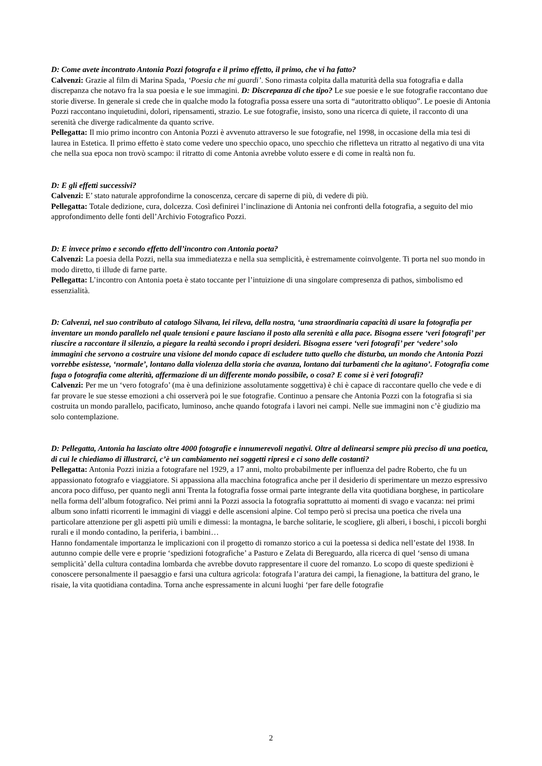D: Come avete incontrato Antonia Pozzi fotografa e il primo effetto, il primo, che vi ha fatto?
Calvenzi: Grazie al film di Marina Spada, ‘Poesia che mi guardi’. Sono rimasta colpita dalla maturità della sua fotografia e dalla discrepanza che notavo fra la sua poesia e le sue immagini. D: Discrepanza di che tipo? Le sue poesie e le sue fotografie raccontano due storie diverse. In generale si crede che in qualche modo la fotografia possa essere una sorta di “autoritratto obliquo”. Le poesie di Antonia Pozzi raccontano inquietudini, dolori, ripensamenti, strazio. Le sue fotografie, insisto, sono una ricerca di quiete, il racconto di una serenità che diverge radicalmente da quanto scrive.
Pellegatta: Il mio primo incontro con Antonia Pozzi è avvenuto attraverso le sue fotografie, nel 1998, in occasione della mia tesi di laurea in Estetica. Il primo effetto è stato come vedere uno specchio opaco, uno specchio che rifletteva un ritratto al negativo di una vita che nella sua epoca non trovò scampo: il ritratto di come Antonia avrebbe voluto essere e di come in realtà non fu.
D: E gli effetti successivi?
Calvenzi: E’ stato naturale approfondirne la conoscenza, cercare di saperne di più, di vedere di più.
Pellegatta: Totale dedizione, cura, dolcezza. Così definirei l’inclinazione di Antonia nei confronti della fotografia, a seguito del mio approfondimento delle fonti dell’Archivio Fotografico Pozzi.
D: E invece primo e secondo effetto dell’incontro con Antonia poeta?
Calvenzi: La poesia della Pozzi, nella sua immediatezza e nella sua semplicità, è estremamente coinvolgente. Ti porta nel suo mondo in modo diretto, ti illude di farne parte.
Pellegatta: L’incontro con Antonia poeta è stato toccante per l’intuizione di una singolare compresenza di pathos, simbolismo ed essenzialità.
D: Calvenzi, nel suo contributo al catalogo Silvana, lei rileva, della nostra, ‘una straordinaria capacità di usare la fotografia per inventare un mondo parallelo nel quale tensioni e paure lasciano il posto alla serenità e alla pace. Bisogna essere ‘veri fotografi’ per riuscire a raccontare il silenzio, a piegare la realtà secondo i propri desideri. Bisogna essere ‘veri fotografi’ per ‘vedere’ solo immagini che servono a costruire una visione del mondo capace di escludere tutto quello che disturba, un mondo che Antonia Pozzi vorrebbe esistesse, ‘normale’, lontano dalla violenza della storia che avanza, lontano dai turbamenti che la agitano’. Fotografia come fuga o fotografia come alterità, affermazione di un differente mondo possibile, o cosa? E come si è veri fotografi?
Calvenzi: Per me un ‘vero fotografo’ (ma è una definizione assolutamente soggettiva) è chi è capace di raccontare quello che vede e di far provare le sue stesse emozioni a chi osserverà poi le sue fotografie. Continuo a pensare che Antonia Pozzi con la fotografia si sia costruita un mondo parallelo, pacificato, luminoso, anche quando fotografa i lavori nei campi. Nelle sue immagini non c’è giudizio ma solo contemplazione.
D: Pellegatta, Antonia ha lasciato oltre 4000 fotografie e innumerevoli negativi. Oltre al delinearsi sempre più preciso di una poetica, di cui le chiediamo di illustrarci, c’è un cambiamento nei soggetti ripresi e ci sono delle costanti?
Pellegatta: Antonia Pozzi inizia a fotografare nel 1929, a 17 anni, molto probabilmente per influenza del padre Roberto, che fu un appassionato fotografo e viaggiatore. Si appassiona alla macchina fotografica anche per il desiderio di sperimentare un mezzo espressivo ancora poco diffuso, per quanto negli anni Trenta la fotografia fosse ormai parte integrante della vita quotidiana borghese, in particolare nella forma dell’album fotografico. Nei primi anni la Pozzi associa la fotografia soprattutto ai momenti di svago e vacanza: nei primi album sono infatti ricorrenti le immagini di viaggi e delle ascensioni alpine. Col tempo però si precisa una poetica che rivela una particolare attenzione per gli aspetti più umili e dimessi: la montagna, le barche solitarie, le scogliere, gli alberi, i boschi, i piccoli borghi rurali e il mondo contadino, la periferia, i bambini…
Hanno fondamentale importanza le implicazioni con il progetto di romanzo storico a cui la poetessa si dedica nell’estate del 1938. In autunno compie delle vere e proprie ‘spedizioni fotografiche’ a Pasturo e Zelata di Bereguardo, alla ricerca di quel ‘senso di umana semplicità’ della cultura contadina lombarda che avrebbe dovuto rappresentare il cuore del romanzo. Lo scopo di queste spedizioni è conoscere personalmente il paesaggio e farsi una cultura agricola: fotografa l’aratura dei campi, la fienagione, la battitura del grano, le risaie, la vita quotidiana contadina. Torna anche espressamente in alcuni luoghi ‘per fare delle fotografie
2